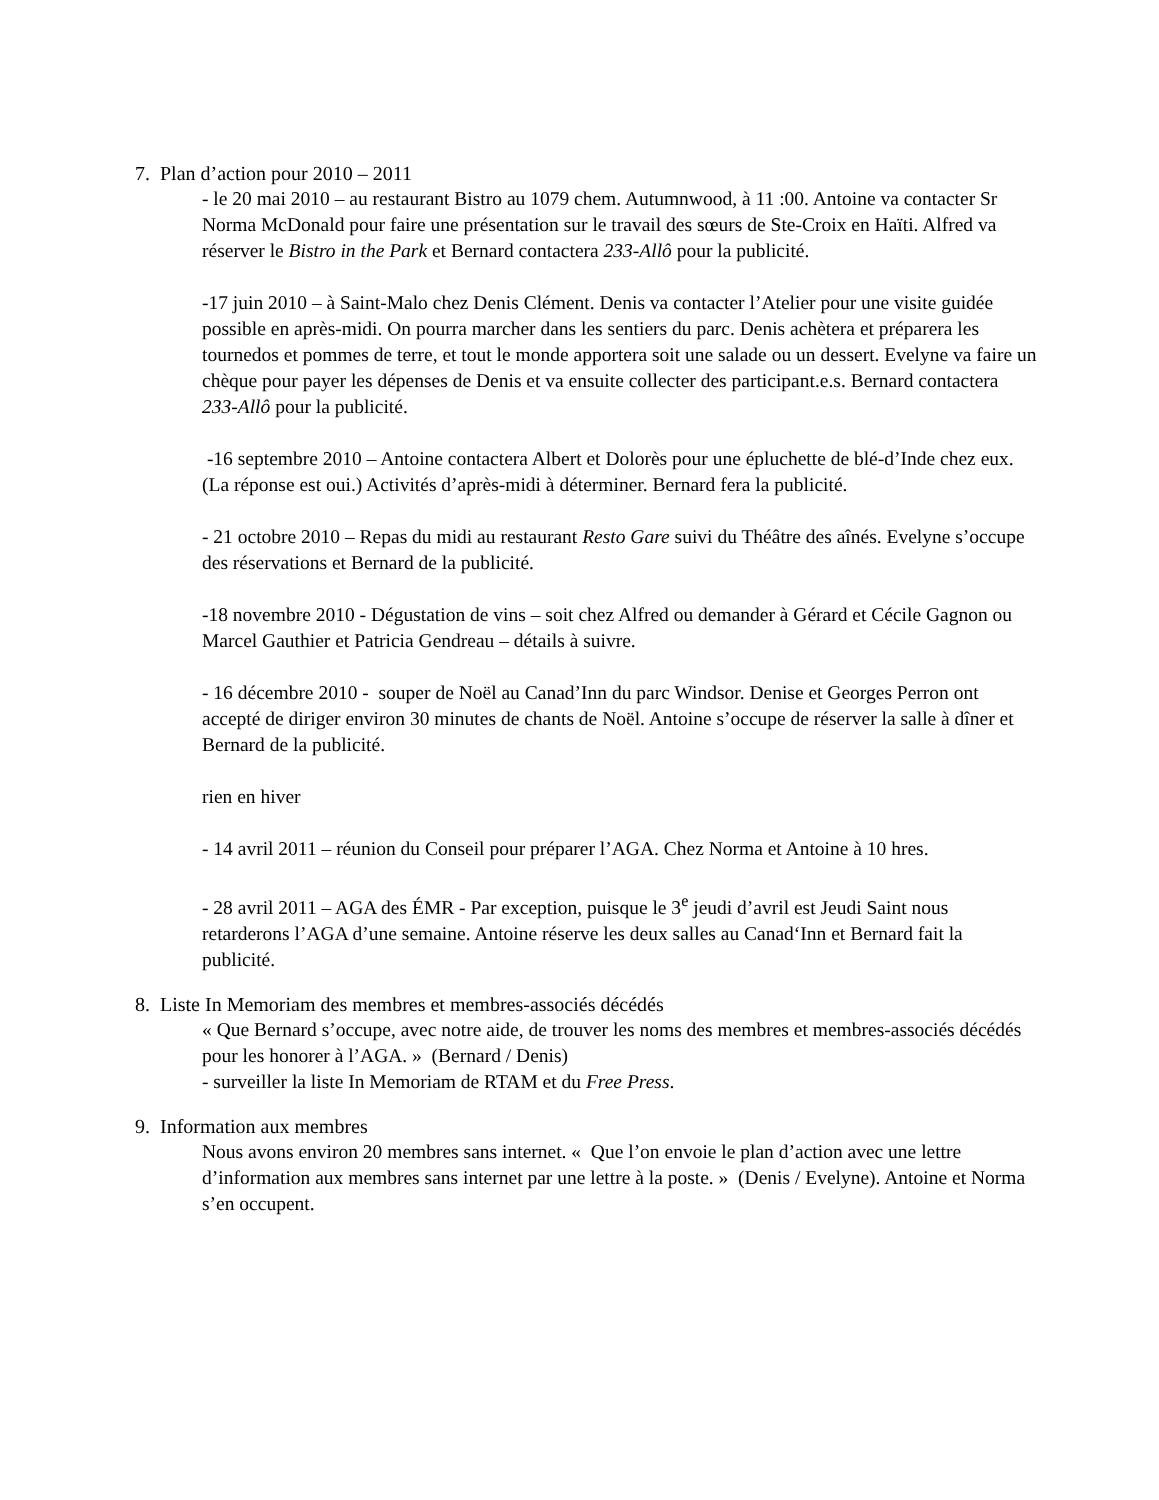7. Plan d’action pour 2010 – 2011
- le 20 mai 2010 – au restaurant Bistro au 1079 chem. Autumnwood, à 11 :00. Antoine va contacter Sr Norma McDonald pour faire une présentation sur le travail des sœurs de Ste-Croix en Haïti. Alfred va réserver le Bistro in the Park et Bernard contactera 233-Allô pour la publicité.
-17 juin 2010 – à Saint-Malo chez Denis Clément. Denis va contacter l’Atelier pour une visite guidée possible en après-midi. On pourra marcher dans les sentiers du parc. Denis achètera et préparera les tournedos et pommes de terre, et tout le monde apportera soit une salade ou un dessert. Evelyne va faire un chèque pour payer les dépenses de Denis et va ensuite collecter des participant.e.s. Bernard contactera 233-Allô pour la publicité.
-16 septembre 2010 – Antoine contactera Albert et Dolorès pour une épluchette de blé-d’Inde chez eux. (La réponse est oui.) Activités d’après-midi à déterminer. Bernard fera la publicité.
- 21 octobre 2010 – Repas du midi au restaurant Resto Gare suivi du Théâtre des aînés. Evelyne s’occupe des réservations et Bernard de la publicité.
-18 novembre 2010 - Dégustation de vins – soit chez Alfred ou demander à Gérard et Cécile Gagnon ou Marcel Gauthier et Patricia Gendreau – détails à suivre.
- 16 décembre 2010 - souper de Noël au Canad’Inn du parc Windsor. Denise et Georges Perron ont accepté de diriger environ 30 minutes de chants de Noël. Antoine s’occupe de réserver la salle à dîner et Bernard de la publicité.
rien en hiver
- 14 avril 2011 – réunion du Conseil pour préparer l’AGA. Chez Norma et Antoine à 10 hres.
- 28 avril 2011 – AGA des ÉMR - Par exception, puisque le 3<sup>e</sup> jeudi d’avril est Jeudi Saint nous retarderons l’AGA d’une semaine. Antoine réserve les deux salles au Canad‘Inn et Bernard fait la publicité.
8. Liste In Memoriam des membres et membres-associés décédés
« Que Bernard s’occupe, avec notre aide, de trouver les noms des membres et membres-associés décédés pour les honorer à l’AGA. » (Bernard / Denis)
- surveiller la liste In Memoriam de RTAM et du Free Press.
9. Information aux membres
Nous avons environ 20 membres sans internet. « Que l’on envoie le plan d’action avec une lettre d’information aux membres sans internet par une lettre à la poste. » (Denis / Evelyne). Antoine et Norma s’en occupent.